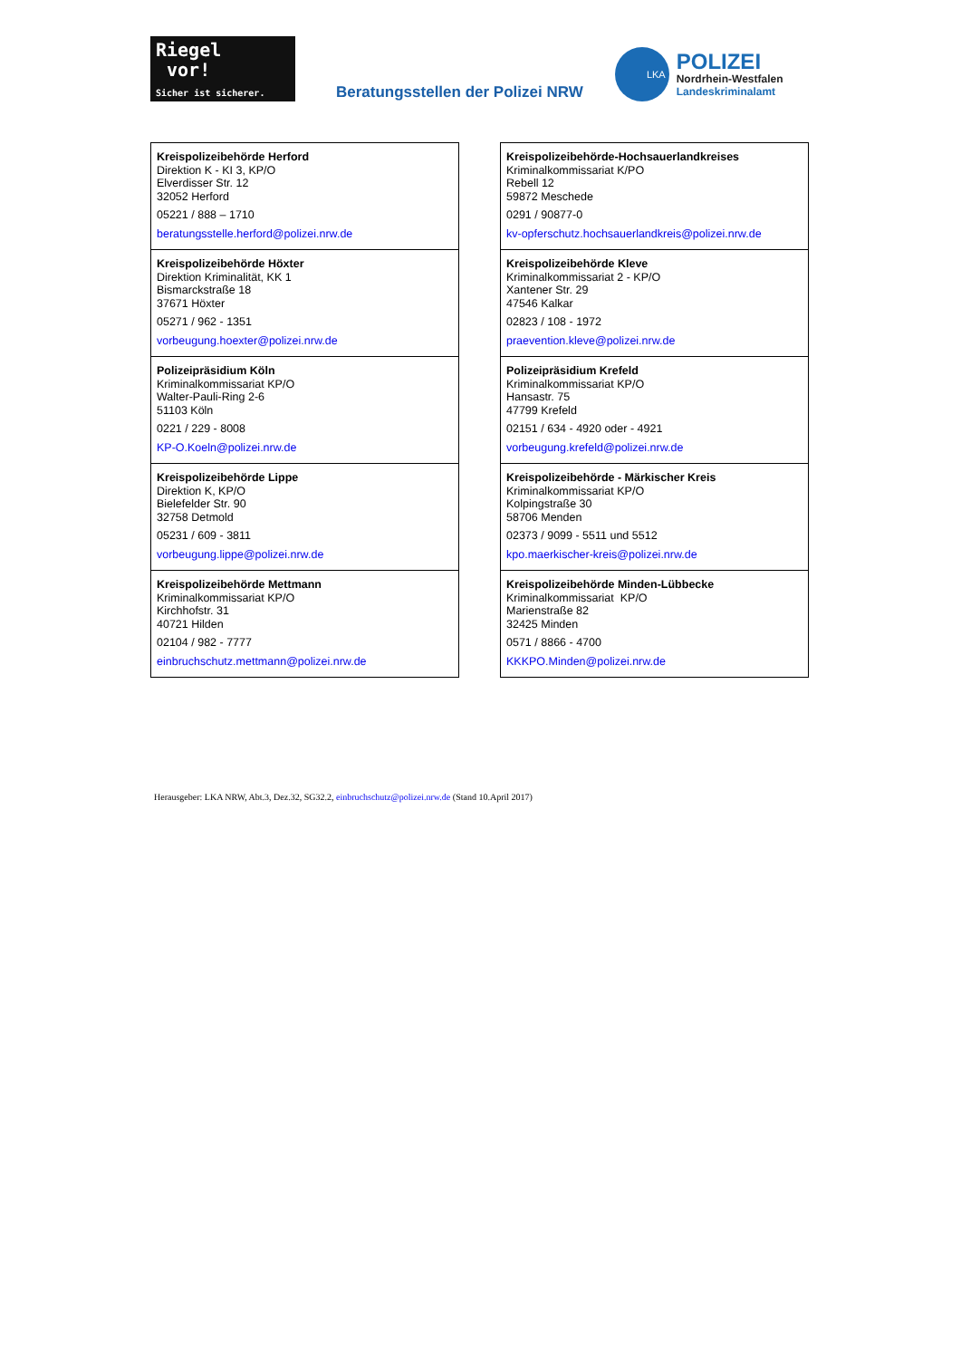Riegel
vor!
Sicher ist sicherer.
Beratungsstellen der Polizei NRW
LKA
POLIZEI
Nordrhein-Westfalen
Landeskriminalamt
| Kreispolizeibehörde Herford Direktion K - KI 3, KP/O Elverdisser Str. 12 32052 Herford 05221 / 888 – 1710 beratungsstelle.herford@polizei.nrw.de |
| Kreispolizeibehörde Höxter Direktion Kriminalität, KK 1 Bismarckstraße 18 37671 Höxter 05271 / 962 - 1351 vorbeugung.hoexter@polizei.nrw.de |
| Polizeipräsidium Köln Kriminalkommissariat KP/O Walter-Pauli-Ring 2-6 51103 Köln 0221 / 229 - 8008 KP-O.Koeln@polizei.nrw.de |
| Kreispolizeibehörde Lippe Direktion K, KP/O Bielefelder Str. 90 32758 Detmold 05231 / 609 - 3811 vorbeugung.lippe@polizei.nrw.de |
| Kreispolizeibehörde Mettmann Kriminalkommissariat KP/O Kirchhofstr. 31 40721 Hilden 02104 / 982 - 7777 einbruchschutz.mettmann@polizei.nrw.de |
| Kreispolizeibehörde-Hochsauerlandkreises Kriminalkommissariat K/PO Rebell 12 59872 Meschede 0291 / 90877-0 kv-opferschutz.hochsauerlandkreis@polizei.nrw.de |
| Kreispolizeibehörde Kleve Kriminalkommissariat 2 - KP/O Xantener Str. 29 47546 Kalkar 02823 / 108 - 1972 praevention.kleve@polizei.nrw.de |
| Polizeipräsidium Krefeld Kriminalkommissariat KP/O Hansastr. 75 47799 Krefeld 02151 / 634 - 4920 oder - 4921 vorbeugung.krefeld@polizei.nrw.de |
| Kreispolizeibehörde - Märkischer Kreis Kriminalkommissariat KP/O Kolpingstraße 30 58706 Menden 02373 / 9099 - 5511 und 5512 kpo.maerkischer-kreis@polizei.nrw.de |
| Kreispolizeibehörde Minden-Lübbecke Kriminalkommissariat KP/O Marienstraße 82 32425 Minden 0571 / 8866 - 4700 KKKPO.Minden@polizei.nrw.de |
Herausgeber: LKA NRW, Abt.3, Dez.32, SG32.2, einbruchschutz@polizei.nrw.de (Stand 10.April 2017)